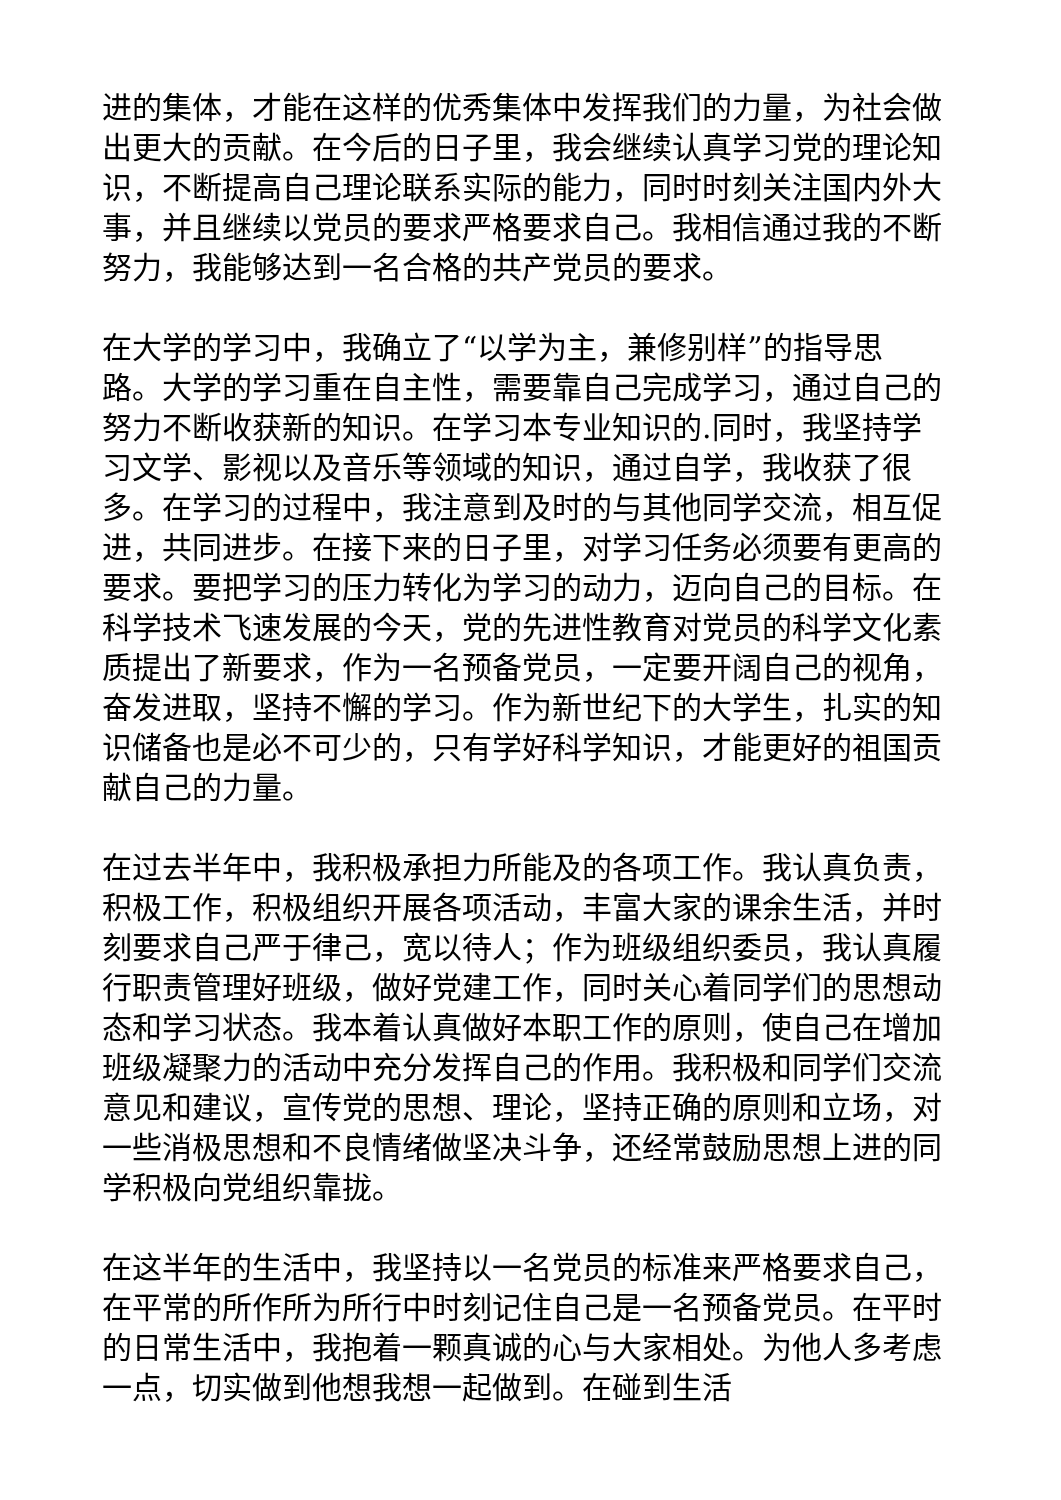进的集体，才能在这样的优秀集体中发挥我们的力量，为社会做出更大的贡献。在今后的日子里，我会继续认真学习党的理论知识，不断提高自己理论联系实际的能力，同时时刻关注国内外大事，并且继续以党员的要求严格要求自己。我相信通过我的不断努力，我能够达到一名合格的共产党员的要求。
在大学的学习中，我确立了“以学为主，兼修别样”的指导思路。大学的学习重在自主性，需要靠自己完成学习，通过自己的努力不断收获新的知识。在学习本专业知识的.同时，我坚持学习文学、影视以及音乐等领域的知识，通过自学，我收获了很多。在学习的过程中，我注意到及时的与其他同学交流，相互促进，共同进步。在接下来的日子里，对学习任务必须要有更高的要求。要把学习的压力转化为学习的动力，迈向自己的目标。在科学技术飞速发展的今天，党的先进性教育对党员的科学文化素质提出了新要求，作为一名预备党员，一定要开阔自己的视角，奋发进取，坚持不懈的学习。作为新世纪下的大学生，扎实的知识储备也是必不可少的，只有学好科学知识，才能更好的祖国贡献自己的力量。
在过去半年中，我积极承担力所能及的各项工作。我认真负责，积极工作，积极组织开展各项活动，丰富大家的课余生活，并时刻要求自己严于律己，宽以待人；作为班级组织委员，我认真履行职责管理好班级，做好党建工作，同时关心着同学们的思想动态和学习状态。我本着认真做好本职工作的原则，使自己在增加班级凝聚力的活动中充分发挥自己的作用。我积极和同学们交流意见和建议，宣传党的思想、理论，坚持正确的原则和立场，对一些消极思想和不良情绪做坚决斗争，还经常鼓励思想上进的同学积极向党组织靠拢。
在这半年的生活中，我坚持以一名党员的标准来严格要求自己，在平常的所作所为所行中时刻记住自己是一名预备党员。在平时的日常生活中，我抱着一颗真诚的心与大家相处。为他人多考虑一点，切实做到他想我想一起做到。在碰到生活